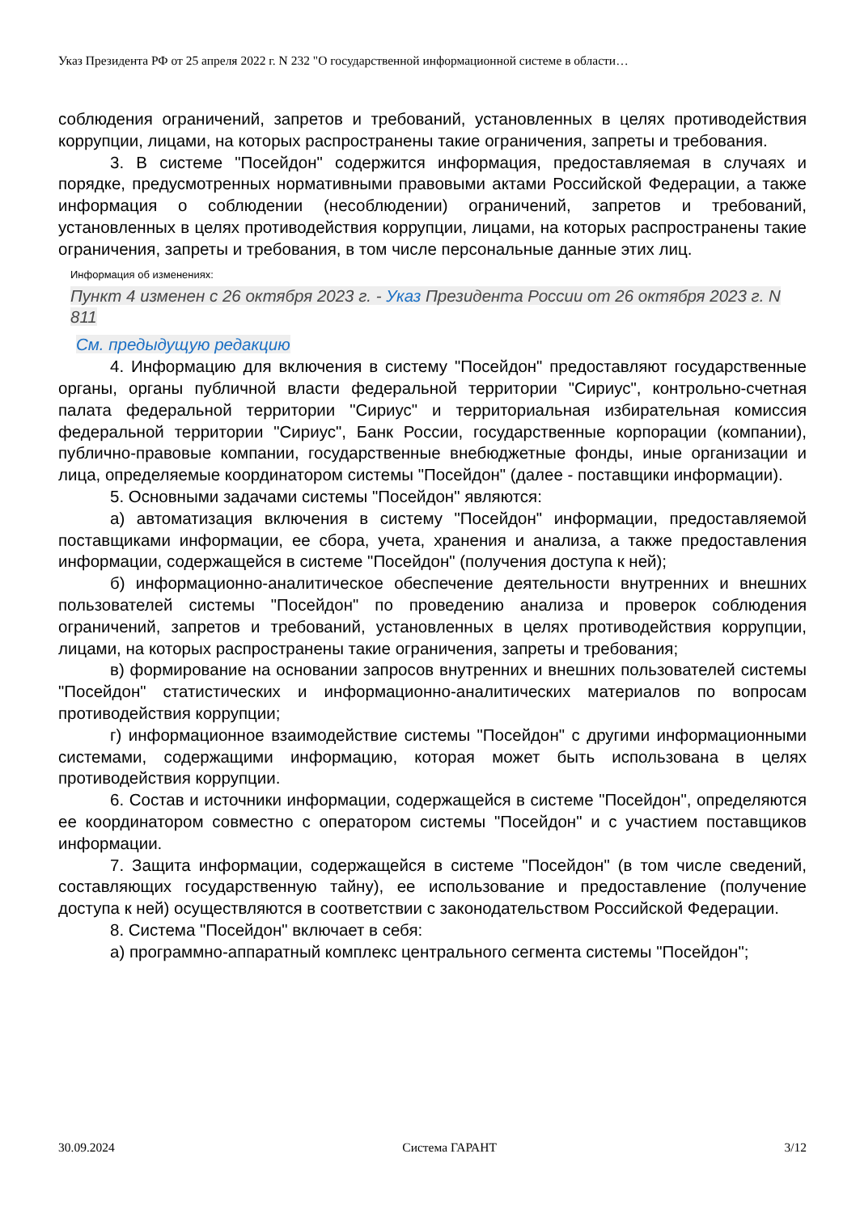Указ Президента РФ от 25 апреля 2022 г. N 232 "О государственной информационной системе в области…
соблюдения ограничений, запретов и требований, установленных в целях противодействия коррупции, лицами, на которых распространены такие ограничения, запреты и требования.
3. В системе "Посейдон" содержится информация, предоставляемая в случаях и порядке, предусмотренных нормативными правовыми актами Российской Федерации, а также информация о соблюдении (несоблюдении) ограничений, запретов и требований, установленных в целях противодействия коррупции, лицами, на которых распространены такие ограничения, запреты и требования, в том числе персональные данные этих лиц.
Информация об изменениях:
Пункт 4 изменен с 26 октября 2023 г. - Указ Президента России от 26 октября 2023 г. N 811
См. предыдущую редакцию
4. Информацию для включения в систему "Посейдон" предоставляют государственные органы, органы публичной власти федеральной территории "Сириус", контрольно-счетная палата федеральной территории "Сириус" и территориальная избирательная комиссия федеральной территории "Сириус", Банк России, государственные корпорации (компании), публично-правовые компании, государственные внебюджетные фонды, иные организации и лица, определяемые координатором системы "Посейдон" (далее - поставщики информации).
5. Основными задачами системы "Посейдон" являются:
а) автоматизация включения в систему "Посейдон" информации, предоставляемой поставщиками информации, ее сбора, учета, хранения и анализа, а также предоставления информации, содержащейся в системе "Посейдон" (получения доступа к ней);
б) информационно-аналитическое обеспечение деятельности внутренних и внешних пользователей системы "Посейдон" по проведению анализа и проверок соблюдения ограничений, запретов и требований, установленных в целях противодействия коррупции, лицами, на которых распространены такие ограничения, запреты и требования;
в) формирование на основании запросов внутренних и внешних пользователей системы "Посейдон" статистических и информационно-аналитических материалов по вопросам противодействия коррупции;
г) информационное взаимодействие системы "Посейдон" с другими информационными системами, содержащими информацию, которая может быть использована в целях противодействия коррупции.
6. Состав и источники информации, содержащейся в системе "Посейдон", определяются ее координатором совместно с оператором системы "Посейдон" и с участием поставщиков информации.
7. Защита информации, содержащейся в системе "Посейдон" (в том числе сведений, составляющих государственную тайну), ее использование и предоставление (получение доступа к ней) осуществляются в соответствии с законодательством Российской Федерации.
8. Система "Посейдон" включает в себя:
а) программно-аппаратный комплекс центрального сегмента системы "Посейдон";
30.09.2024 Система ГАРАНТ 3/12